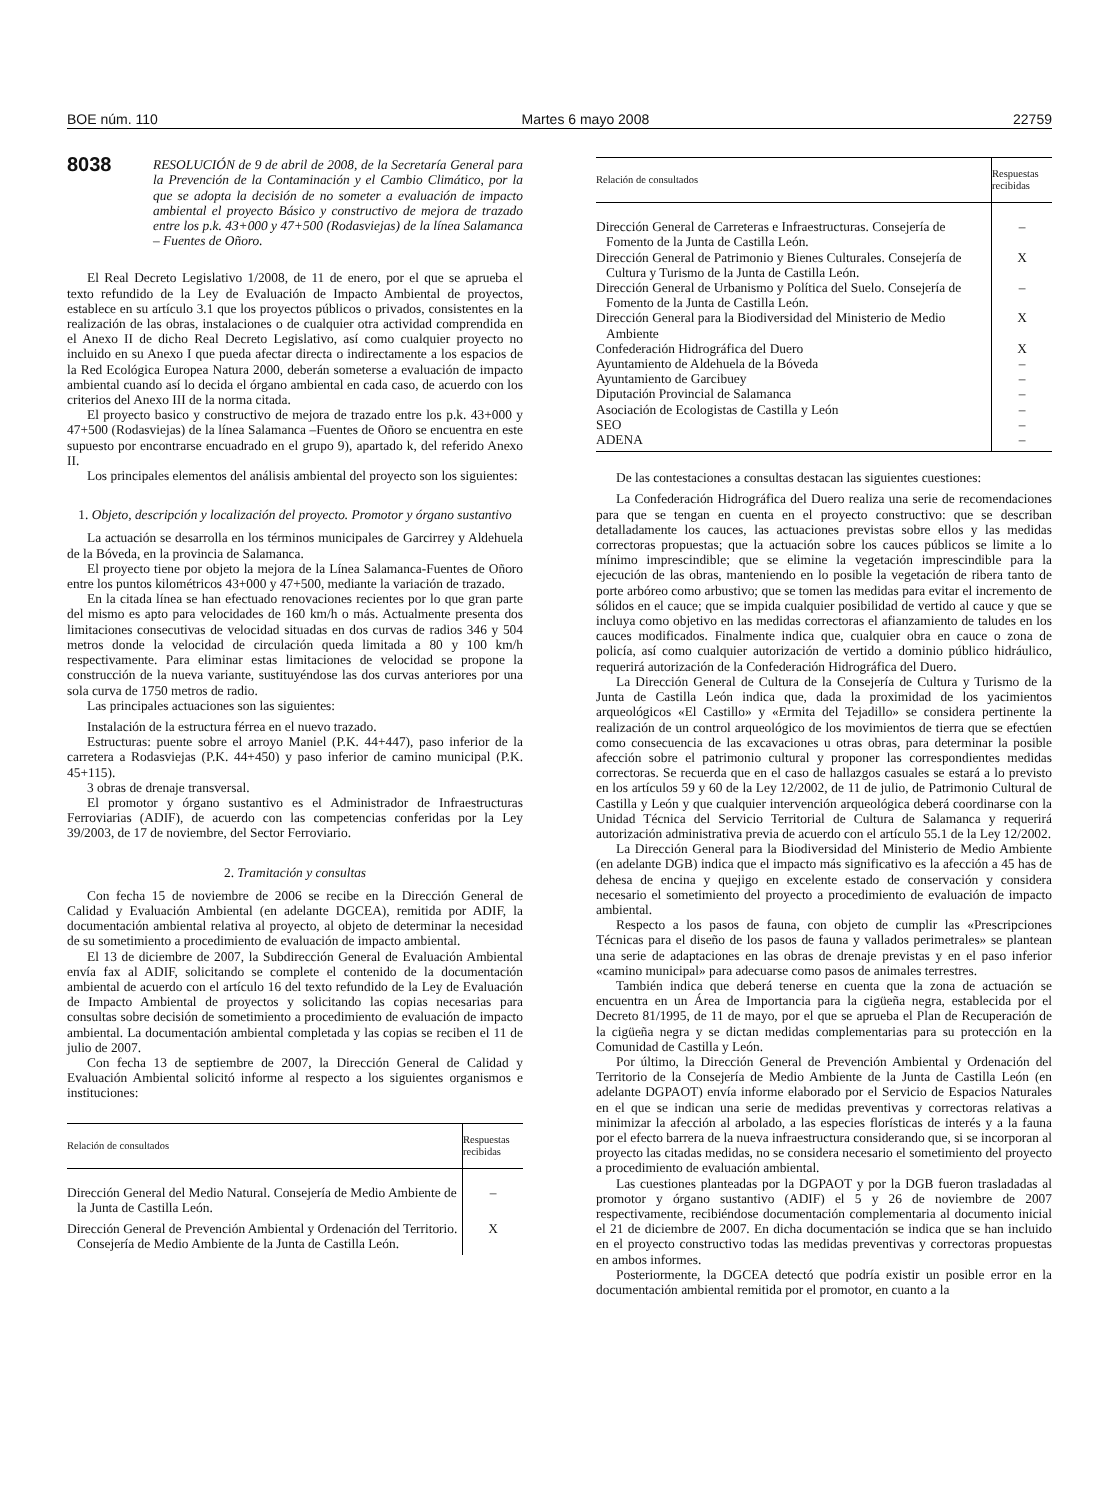BOE núm. 110 Martes 6 mayo 2008 22759
8038
RESOLUCIÓN de 9 de abril de 2008, de la Secretaría General para la Prevención de la Contaminación y el Cambio Climático, por la que se adopta la decisión de no someter a evaluación de impacto ambiental el proyecto Básico y constructivo de mejora de trazado entre los p.k. 43+000 y 47+500 (Rodasviejas) de la línea Salamanca – Fuentes de Oñoro.
El Real Decreto Legislativo 1/2008, de 11 de enero, por el que se aprueba el texto refundido de la Ley de Evaluación de Impacto Ambiental de proyectos, establece en su artículo 3.1 que los proyectos públicos o privados, consistentes en la realización de las obras, instalaciones o de cualquier otra actividad comprendida en el Anexo II de dicho Real Decreto Legislativo, así como cualquier proyecto no incluido en su Anexo I que pueda afectar directa o indirectamente a los espacios de la Red Ecológica Europea Natura 2000, deberán someterse a evaluación de impacto ambiental cuando así lo decida el órgano ambiental en cada caso, de acuerdo con los criterios del Anexo III de la norma citada.
El proyecto basico y constructivo de mejora de trazado entre los p.k. 43+000 y 47+500 (Rodasviejas) de la línea Salamanca –Fuentes de Oñoro se encuentra en este supuesto por encontrarse encuadrado en el grupo 9), apartado k, del referido Anexo II.
Los principales elementos del análisis ambiental del proyecto son los siguientes:
1. Objeto, descripción y localización del proyecto. Promotor y órgano sustantivo
La actuación se desarrolla en los términos municipales de Garcirrey y Aldehuela de la Bóveda, en la provincia de Salamanca.
El proyecto tiene por objeto la mejora de la Línea Salamanca-Fuentes de Oñoro entre los puntos kilométricos 43+000 y 47+500, mediante la variación de trazado.
En la citada línea se han efectuado renovaciones recientes por lo que gran parte del mismo es apto para velocidades de 160 km/h o más. Actualmente presenta dos limitaciones consecutivas de velocidad situadas en dos curvas de radios 346 y 504 metros donde la velocidad de circulación queda limitada a 80 y 100 km/h respectivamente. Para eliminar estas limitaciones de velocidad se propone la construcción de la nueva variante, sustituyéndose las dos curvas anteriores por una sola curva de 1750 metros de radio.
Las principales actuaciones son las siguientes:
Instalación de la estructura férrea en el nuevo trazado.
Estructuras: puente sobre el arroyo Maniel (P.K. 44+447), paso inferior de la carretera a Rodasviejas (P.K. 44+450) y paso inferior de camino municipal (P.K. 45+115).
3 obras de drenaje transversal.
El promotor y órgano sustantivo es el Administrador de Infraestructuras Ferroviarias (ADIF), de acuerdo con las competencias conferidas por la Ley 39/2003, de 17 de noviembre, del Sector Ferroviario.
2. Tramitación y consultas
Con fecha 15 de noviembre de 2006 se recibe en la Dirección General de Calidad y Evaluación Ambiental (en adelante DGCEA), remitida por ADIF, la documentación ambiental relativa al proyecto, al objeto de determinar la necesidad de su sometimiento a procedimiento de evaluación de impacto ambiental.
El 13 de diciembre de 2007, la Subdirección General de Evaluación Ambiental envía fax al ADIF, solicitando se complete el contenido de la documentación ambiental de acuerdo con el artículo 16 del texto refundido de la Ley de Evaluación de Impacto Ambiental de proyectos y solicitando las copias necesarias para consultas sobre decisión de sometimiento a procedimiento de evaluación de impacto ambiental. La documentación ambiental completada y las copias se reciben el 11 de julio de 2007.
Con fecha 13 de septiembre de 2007, la Dirección General de Calidad y Evaluación Ambiental solicitó informe al respecto a los siguientes organismos e instituciones:
| Relación de consultados | Respuestas recibidas |
| --- | --- |
| Dirección General del Medio Natural. Consejería de Medio Ambiente de la Junta de Castilla León. | – |
| Dirección General de Prevención Ambiental y Ordenación del Territorio. Consejería de Medio Ambiente de la Junta de Castilla León. | X |
| Relación de consultados | Respuestas recibidas |
| --- | --- |
| Dirección General de Carreteras e Infraestructuras. Consejería de Fomento de la Junta de Castilla León. | – |
| Dirección General de Patrimonio y Bienes Culturales. Consejería de Cultura y Turismo de la Junta de Castilla León. | X |
| Dirección General de Urbanismo y Política del Suelo. Consejería de Fomento de la Junta de Castilla León. | – |
| Dirección General para la Biodiversidad del Ministerio de Medio Ambiente | X |
| Confederación Hidrográfica del Duero | X |
| Ayuntamiento de Aldehuela de la Bóveda | – |
| Ayuntamiento de Garcibuey | – |
| Diputación Provincial de Salamanca | – |
| Asociación de Ecologistas de Castilla y León | – |
| SEO | – |
| ADENA | – |
De las contestaciones a consultas destacan las siguientes cuestiones:
La Confederación Hidrográfica del Duero realiza una serie de recomendaciones para que se tengan en cuenta en el proyecto constructivo: que se describan detalladamente los cauces, las actuaciones previstas sobre ellos y las medidas correctoras propuestas; que la actuación sobre los cauces públicos se limite a lo mínimo imprescindible; que se elimine la vegetación imprescindible para la ejecución de las obras, manteniendo en lo posible la vegetación de ribera tanto de porte arbóreo como arbustivo; que se tomen las medidas para evitar el incremento de sólidos en el cauce; que se impida cualquier posibilidad de vertido al cauce y que se incluya como objetivo en las medidas correctoras el afianzamiento de taludes en los cauces modificados. Finalmente indica que, cualquier obra en cauce o zona de policía, así como cualquier autorización de vertido a dominio público hidráulico, requerirá autorización de la Confederación Hidrográfica del Duero.
La Dirección General de Cultura de la Consejería de Cultura y Turismo de la Junta de Castilla León indica que, dada la proximidad de los yacimientos arqueológicos «El Castillo» y «Ermita del Tejadillo» se considera pertinente la realización de un control arqueológico de los movimientos de tierra que se efectúen como consecuencia de las excavaciones u otras obras, para determinar la posible afección sobre el patrimonio cultural y proponer las correspondientes medidas correctoras. Se recuerda que en el caso de hallazgos casuales se estará a lo previsto en los artículos 59 y 60 de la Ley 12/2002, de 11 de julio, de Patrimonio Cultural de Castilla y León y que cualquier intervención arqueológica deberá coordinarse con la Unidad Técnica del Servicio Territorial de Cultura de Salamanca y requerirá autorización administrativa previa de acuerdo con el artículo 55.1 de la Ley 12/2002.
La Dirección General para la Biodiversidad del Ministerio de Medio Ambiente (en adelante DGB) indica que el impacto más significativo es la afección a 45 has de dehesa de encina y quejigo en excelente estado de conservación y considera necesario el sometimiento del proyecto a procedimiento de evaluación de impacto ambiental.
Respecto a los pasos de fauna, con objeto de cumplir las «Prescripciones Técnicas para el diseño de los pasos de fauna y vallados perimetrales» se plantean una serie de adaptaciones en las obras de drenaje previstas y en el paso inferior «camino municipal» para adecuarse como pasos de animales terrestres.
También indica que deberá tenerse en cuenta que la zona de actuación se encuentra en un Área de Importancia para la cigüeña negra, establecida por el Decreto 81/1995, de 11 de mayo, por el que se aprueba el Plan de Recuperación de la cigüeña negra y se dictan medidas complementarias para su protección en la Comunidad de Castilla y León.
Por último, la Dirección General de Prevención Ambiental y Ordenación del Territorio de la Consejería de Medio Ambiente de la Junta de Castilla León (en adelante DGPAOT) envía informe elaborado por el Servicio de Espacios Naturales en el que se indican una serie de medidas preventivas y correctoras relativas a minimizar la afección al arbolado, a las especies florísticas de interés y a la fauna por el efecto barrera de la nueva infraestructura considerando que, si se incorporan al proyecto las citadas medidas, no se considera necesario el sometimiento del proyecto a procedimiento de evaluación ambiental.
Las cuestiones planteadas por la DGPAOT y por la DGB fueron trasladadas al promotor y órgano sustantivo (ADIF) el 5 y 26 de noviembre de 2007 respectivamente, recibiéndose documentación complementaria al documento inicial el 21 de diciembre de 2007. En dicha documentación se indica que se han incluido en el proyecto constructivo todas las medidas preventivas y correctoras propuestas en ambos informes.
Posteriormente, la DGCEA detectó que podría existir un posible error en la documentación ambiental remitida por el promotor, en cuanto a la